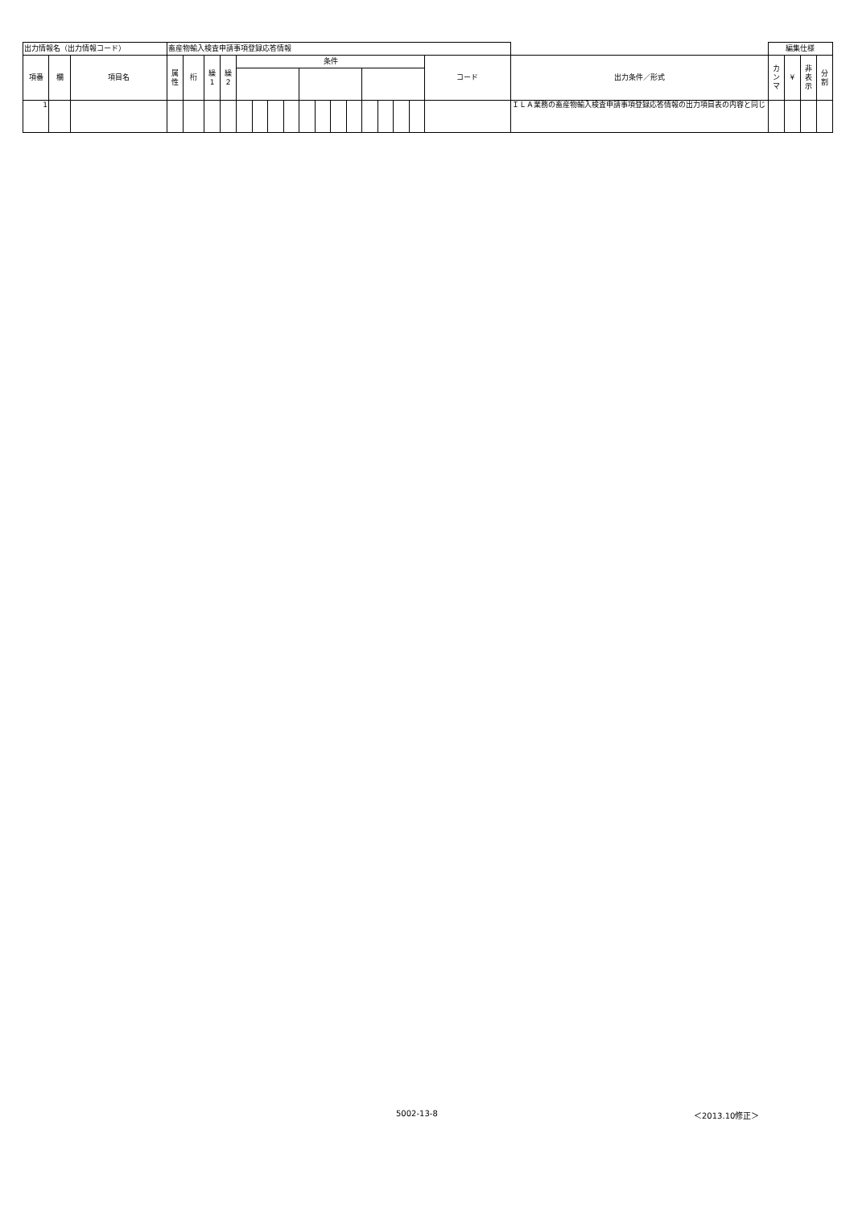| 出力情報名（出力情報コード） | | | 畜産物輸入検査申請事項登録応答情報 | | | | | | | | | | | | | | | | | | 編集仕様 | | | |
| --- | --- | --- | --- | --- | --- | --- | --- | --- | --- | --- | --- | --- | --- | --- | --- | --- | --- | --- | --- | --- | --- | --- | --- | --- |
| 項番 | 欄 | 項目名 | 属 性 | 桁 | 繰 1 | 繰 2 | 条件 | | | | | | | | | | | | コード | 出力条件／形式 | カ ン マ | ¥ | 非 表 示 | 分 割 |
| 1 | | | | | | | | | | | | | | | | | | | | ＩＬＡ業務の畜産物輸入検査申請事項登録応答情報の出力項目表の内容と同じ | | | | |
5002-13-8 ＜2013.10修正＞